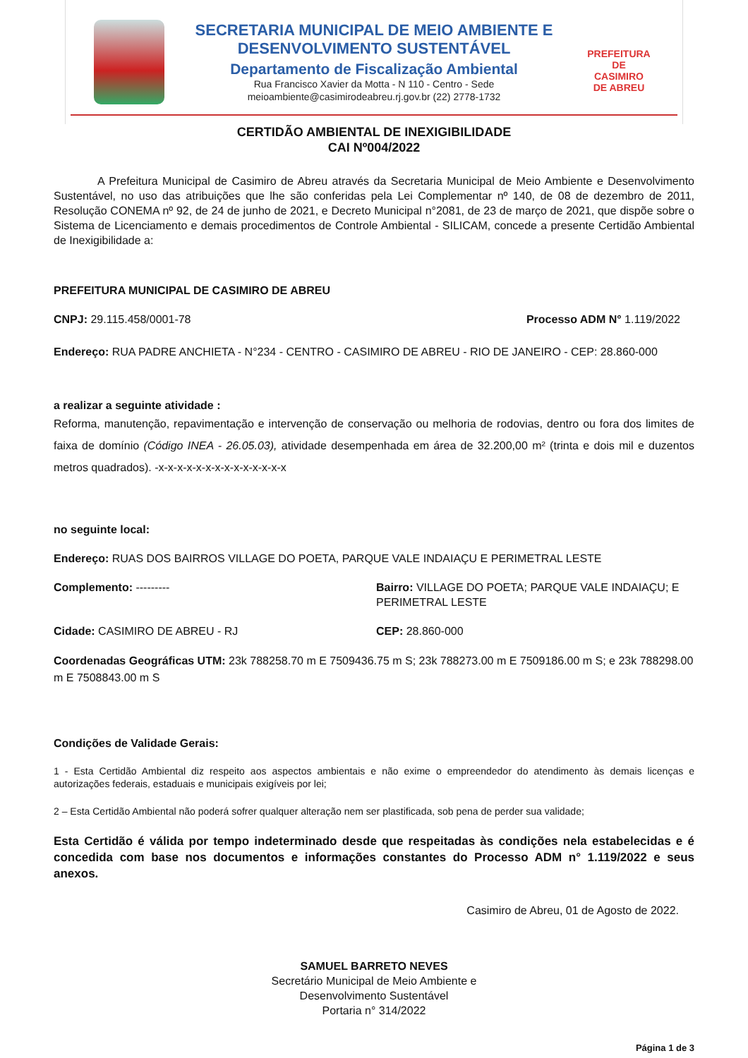SECRETARIA MUNICIPAL DE MEIO AMBIENTE E
DESENVOLVIMENTO SUSTENTÁVEL
Departamento de Fiscalização Ambiental
Rua Francisco Xavier da Motta - N 110 - Centro - Sede
meioambiente@casimirodeabreu.rj.gov.br (22) 2778-1732
PREFEITURA DE
CASIMIRO
DE ABREU
CERTIDÃO AMBIENTAL DE INEXIGIBILIDADE
CAI Nº004/2022
A Prefeitura Municipal de Casimiro de Abreu através da Secretaria Municipal de Meio Ambiente e Desenvolvimento Sustentável, no uso das atribuições que lhe são conferidas pela Lei Complementar nº 140, de 08 de dezembro de 2011, Resolução CONEMA nº 92, de 24 de junho de 2021, e Decreto Municipal n°2081, de 23 de março de 2021, que dispõe sobre o Sistema de Licenciamento e demais procedimentos de Controle Ambiental - SILICAM, concede a presente Certidão Ambiental de Inexigibilidade a:
PREFEITURA MUNICIPAL DE CASIMIRO DE ABREU
CNPJ: 29.115.458/0001-78 Processo ADM N° 1.119/2022
Endereço: RUA PADRE ANCHIETA - N°234 - CENTRO - CASIMIRO DE ABREU - RIO DE JANEIRO - CEP: 28.860-000
a realizar a seguinte atividade :
Reforma, manutenção, repavimentação e intervenção de conservação ou melhoria de rodovias, dentro ou fora dos limites de faixa de domínio (Código INEA - 26.05.03), atividade desempenhada em área de 32.200,00 m² (trinta e dois mil e duzentos metros quadrados). -x-x-x-x-x-x-x-x-x-x-x-x-x-x
no seguinte local:
Endereço: RUAS DOS BAIRROS VILLAGE DO POETA, PARQUE VALE INDAIAÇU E PERIMETRAL LESTE
Complemento: --------- Bairro: VILLAGE DO POETA; PARQUE VALE INDAIAÇU; E PERIMETRAL LESTE
Cidade: CASIMIRO DE ABREU - RJ CEP: 28.860-000
Coordenadas Geográficas UTM: 23k 788258.70 m E 7509436.75 m S; 23k 788273.00 m E 7509186.00 m S; e 23k 788298.00 m E 7508843.00 m S
Condições de Validade Gerais:
1 - Esta Certidão Ambiental diz respeito aos aspectos ambientais e não exime o empreendedor do atendimento às demais licenças e autorizações federais, estaduais e municipais exigíveis por lei;
2 – Esta Certidão Ambiental não poderá sofrer qualquer alteração nem ser plastificada, sob pena de perder sua validade;
Esta Certidão é válida por tempo indeterminado desde que respeitadas às condições nela estabelecidas e é concedida com base nos documentos e informações constantes do Processo ADM n° 1.119/2022 e seus anexos.
Casimiro de Abreu, 01 de Agosto de 2022.
SAMUEL BARRETO NEVES
Secretário Municipal de Meio Ambiente e
Desenvolvimento Sustentável
Portaria n° 314/2022
Página 1 de 3